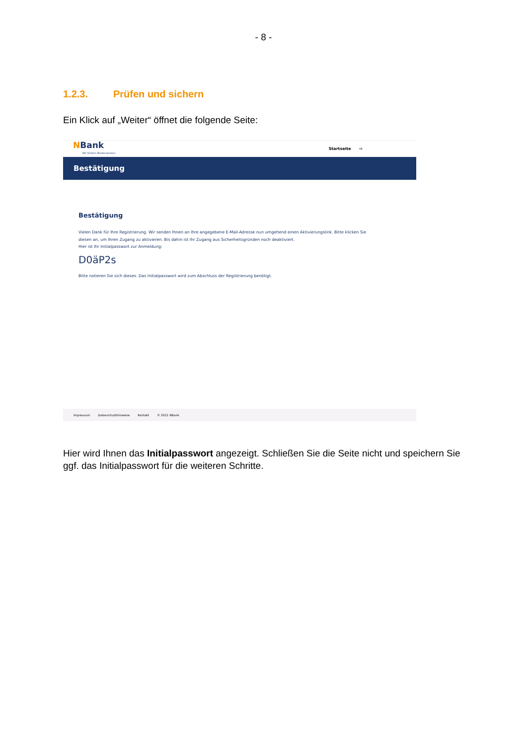- 8 -
1.2.3. Prüfen und sichern
Ein Klick auf „Weiter“ öffnet die folgende Seite:
NBank
Wir fördern Niedersachsen
Startseite ⇨
Bestätigung
Bestätigung
Vielen Dank für Ihre Registrierung. Wir senden Ihnen an Ihre angegebene E-Mail-Adresse nun umgehend einen Aktivierungslink. Bitte klicken Sie diesen an, um Ihren Zugang zu aktivieren. Bis dahin ist Ihr Zugang aus Sicherheitsgründen noch deaktiviert.
Hier ist Ihr Initialpasswort zur Anmeldung:
D0äP2s
Bitte notieren Sie sich dieses. Das Initialpasswort wird zum Abschluss der Registrierung benötigt.
Impressum Datenschutzhinweise Kontakt © 2021 NBank
Hier wird Ihnen das Initialpasswort angezeigt. Schließen Sie die Seite nicht und speichern Sie ggf. das Initialpasswort für die weiteren Schritte.